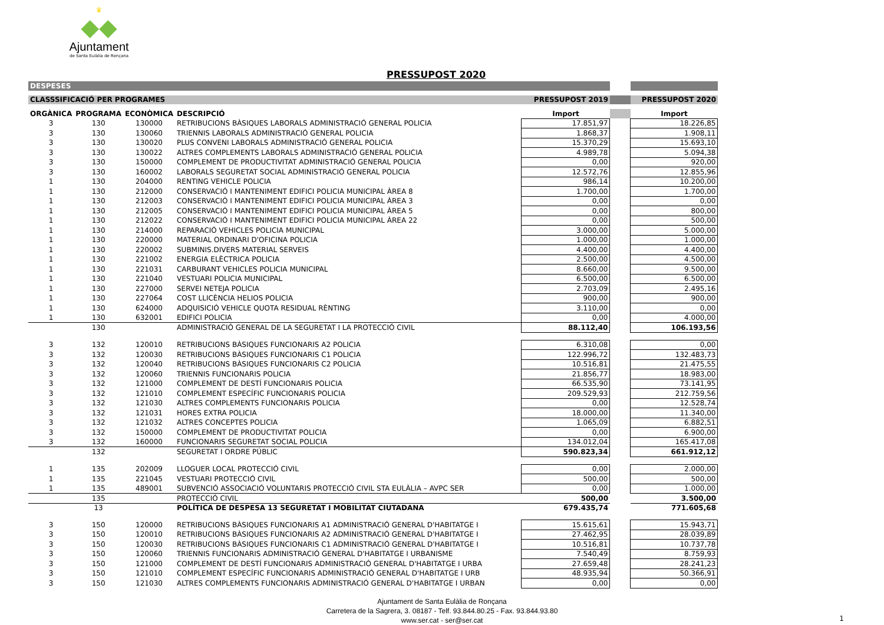♛
◆◆
Ajuntament
de Santa Eulàlia de Ronçana
PRESSUPOST 2020
| DESPESES | | | | | | |
| CLASSSIFICACIÓ PER PROGRAMES | | | | PRESSUPOST 2019 | | PRESSUPOST 2020 |
| ORGÀNICA | PROGRAMA | ECONÒMICA | DESCRIPCIÓ | Import | | Import |
| 3 | 130 | 130000 | RETRIBUCIONS BÀSIQUES LABORALS ADMINISTRACIÓ GENERAL POLICIA | 17.851,97 | | 18.226,85 |
| 3 | 130 | 130060 | TRIENNIS LABORALS ADMINISTRACIÓ GENERAL POLICIA | 1.868,37 | | 1.908,11 |
| 3 | 130 | 130020 | PLUS CONVENI LABORALS ADMINISTRACIÓ GENERAL POLICIA | 15.370,29 | | 15.693,10 |
| 3 | 130 | 130022 | ALTRES COMPLEMENTS LABORALS ADMINISTRACIÓ GENERAL POLICIA | 4.989,78 | | 5.094,38 |
| 3 | 130 | 150000 | COMPLEMENT DE PRODUCTIVITAT ADMINISTRACIÓ GENERAL POLICIA | 0,00 | | 920,00 |
| 3 | 130 | 160002 | LABORALS SEGURETAT SOCIAL ADMINISTRACIÓ GENERAL POLICIA | 12.572,76 | | 12.855,96 |
| 1 | 130 | 204000 | RENTING VEHICLE POLICIA | 986,14 | | 10.200,00 |
| 1 | 130 | 212000 | CONSERVACIÓ I MANTENIMENT EDIFICI POLICIA MUNICIPAL ÀREA 8 | 1.700,00 | | 1.700,00 |
| 1 | 130 | 212003 | CONSERVACIÓ I MANTENIMENT EDIFICI POLICIA MUNICIPAL ÀREA 3 | 0,00 | | 0,00 |
| 1 | 130 | 212005 | CONSERVACIÓ I MANTENIMENT EDIFICI POLICIA MUNICIPAL ÀREA 5 | 0,00 | | 800,00 |
| 1 | 130 | 212022 | CONSERVACIÓ I MANTENIMENT EDIFICI POLICIA MUNICIPAL ÀREA 22 | 0,00 | | 500,00 |
| 1 | 130 | 214000 | REPARACIÓ VEHICLES POLICIA MUNICIPAL | 3.000,00 | | 5.000,00 |
| 1 | 130 | 220000 | MATERIAL ORDINARI D'OFICINA POLICIA | 1.000,00 | | 1.000,00 |
| 1 | 130 | 220002 | SUBMINIS.DIVERS MATERIAL SERVEIS | 4.400,00 | | 4.400,00 |
| 1 | 130 | 221002 | ENERGIA ELÈCTRICA POLICIA | 2.500,00 | | 4.500,00 |
| 1 | 130 | 221031 | CARBURANT VEHICLES POLICIA MUNICIPAL | 8.660,00 | | 9.500,00 |
| 1 | 130 | 221040 | VESTUARI POLICIA MUNICIPAL | 6.500,00 | | 6.500,00 |
| 1 | 130 | 227000 | SERVEI NETEJA POLICIA | 2.703,09 | | 2.495,16 |
| 1 | 130 | 227064 | COST LLICÈNCIA HELIOS POLICIA | 900,00 | | 900,00 |
| 1 | 130 | 624000 | ADQUISICIÓ VEHICLE QUOTA RESIDUAL RÈNTING | 3.110,00 | | 0,00 |
| 1 | 130 | 632001 | EDIFICI POLICIA | 0,00 | | 4.000,00 |
| | 130 | | ADMINISTRACIÓ GENERAL DE LA SEGURETAT I LA PROTECCIÓ CIVIL | 88.112,40 | | 106.193,56 |
| 3 | 132 | 120010 | RETRIBUCIONS BÀSIQUES FUNCIONARIS A2 POLICIA | 6.310,08 | | 0,00 |
| 3 | 132 | 120030 | RETRIBUCIONS BÀSIQUES FUNCIONARIS C1 POLICIA | 122.996,72 | | 132.483,73 |
| 3 | 132 | 120040 | RETRIBUCIONS BÀSIQUES FUNCIONARIS C2 POLICIA | 10.516,81 | | 21.475,55 |
| 3 | 132 | 120060 | TRIENNIS FUNCIONARIS POLICIA | 21.856,77 | | 18.983,00 |
| 3 | 132 | 121000 | COMPLEMENT DE DESTÍ FUNCIONARIS POLICIA | 66.535,90 | | 73.141,95 |
| 3 | 132 | 121010 | COMPLEMENT ESPECÍFIC FUNCIONARIS POLICIA | 209.529,93 | | 212.759,56 |
| 3 | 132 | 121030 | ALTRES COMPLEMENTS FUNCIONARIS POLICIA | 0,00 | | 12.528,74 |
| 3 | 132 | 121031 | HORES EXTRA POLICIA | 18.000,00 | | 11.340,00 |
| 3 | 132 | 121032 | ALTRES CONCEPTES POLICIA | 1.065,09 | | 6.882,51 |
| 3 | 132 | 150000 | COMPLEMENT DE PRODUCTIVITAT POLICIA | 0,00 | | 6.900,00 |
| 3 | 132 | 160000 | FUNCIONARIS SEGURETAT SOCIAL POLICIA | 134.012,04 | | 165.417,08 |
| | 132 | | SEGURETAT I ORDRE PÚBLIC | 590.823,34 | | 661.912,12 |
| 1 | 135 | 202009 | LLOGUER LOCAL PROTECCIÓ CIVIL | 0,00 | | 2.000,00 |
| 1 | 135 | 221045 | VESTUARI PROTECCIÓ CIVIL | 500,00 | | 500,00 |
| 1 | 135 | 489001 | SUBVENCIÓ ASSOCIACIÓ VOLUNTARIS PROTECCIÓ CIVIL STA EULÀLIA – AVPC SER | 0,00 | | 1.000,00 |
| | 135 | | PROTECCIÓ CIVIL | 500,00 | | 3.500,00 |
| | 13 | | POLÍTICA DE DESPESA 13 SEGURETAT I MOBILITAT CIUTADANA | 679.435,74 | | 771.605,68 |
| 3 | 150 | 120000 | RETRIBUCIONS BÀSIQUES FUNCIONARIS A1 ADMINISTRACIÓ GENERAL D'HABITATGE I | 15.615,61 | | 15.943,71 |
| 3 | 150 | 120010 | RETRIBUCIONS BÀSIQUES FUNCIONARIS A2 ADMINISTRACIÓ GENERAL D'HABITATGE I | 27.462,95 | | 28.039,89 |
| 3 | 150 | 120030 | RETRIBUCIONS BÀSIQUES FUNCIONARIS C1 ADMINISTRACIÓ GENERAL D'HABITATGE I | 10.516,81 | | 10.737,78 |
| 3 | 150 | 120060 | TRIENNIS FUNCIONARIS ADMINISTRACIÓ GENERAL D'HABITATGE I URBANISME | 7.540,49 | | 8.759,93 |
| 3 | 150 | 121000 | COMPLEMENT DE DESTÍ FUNCIONARIS ADMINISTRACIÓ GENERAL D'HABITATGE I URBA | 27.659,48 | | 28.241,23 |
| 3 | 150 | 121010 | COMPLEMENT ESPECÍFIC FUNCIONARIS ADMINISTRACIÓ GENERAL D'HABITATGE I URB | 48.935,94 | | 50.366,91 |
| 3 | 150 | 121030 | ALTRES COMPLEMENTS FUNCIONARIS ADMINISTRACIÓ GENERAL D'HABITATGE I URBAN | 0,00 | | 0,00 |
Ajuntament de Santa Eulàlia de Ronçana
Carretera de la Sagrera, 3. 08187 - Telf. 93.844.80.25 - Fax. 93.844.93.80
www.ser.cat - ser@ser.cat
1